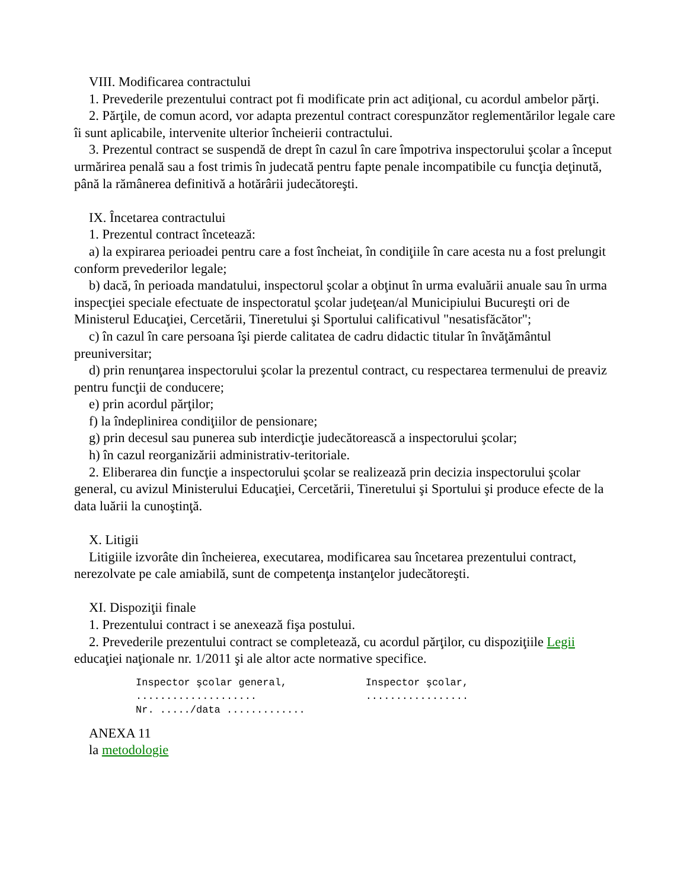VIII. Modificarea contractului
1. Prevederile prezentului contract pot fi modificate prin act adiţional, cu acordul ambelor părţi.
2. Părţile, de comun acord, vor adapta prezentul contract corespunzător reglementărilor legale care îi sunt aplicabile, intervenite ulterior încheierii contractului.
3. Prezentul contract se suspendă de drept în cazul în care împotriva inspectorului şcolar a început urmărirea penală sau a fost trimis în judecată pentru fapte penale incompatibile cu funcţia deţinută, până la rămânerea definitivă a hotărârii judecătoreşti.
IX. Încetarea contractului
1. Prezentul contract încetează:
a) la expirarea perioadei pentru care a fost încheiat, în condiţiile în care acesta nu a fost prelungit conform prevederilor legale;
b) dacă, în perioada mandatului, inspectorul şcolar a obţinut în urma evaluării anuale sau în urma inspecţiei speciale efectuate de inspectoratul şcolar judeţean/al Municipiului Bucureşti ori de Ministerul Educaţiei, Cercetării, Tineretului şi Sportului calificativul "nesatisfăcător";
c) în cazul în care persoana îşi pierde calitatea de cadru didactic titular în învăţământul preuniversitar;
d) prin renunţarea inspectorului şcolar la prezentul contract, cu respectarea termenului de preaviz pentru funcţii de conducere;
e) prin acordul părţilor;
f) la îndeplinirea condiţiilor de pensionare;
g) prin decesul sau punerea sub interdicţie judecătorească a inspectorului şcolar;
h) în cazul reorganizării administrativ-teritoriale.
2. Eliberarea din funcţie a inspectorului şcolar se realizează prin decizia inspectorului şcolar general, cu avizul Ministerului Educaţiei, Cercetării, Tineretului şi Sportului şi produce efecte de la data luării la cunoştinţă.
X. Litigii
Litigiile izvorâte din încheierea, executarea, modificarea sau încetarea prezentului contract, nerezolvate pe cale amiabilă, sunt de competenţa instanţelor judecătoreşti.
XI. Dispoziţii finale
1. Prezentului contract i se anexează fişa postului.
2. Prevederile prezentului contract se completează, cu acordul părţilor, cu dispoziţiile Legii educaţiei naţionale nr. 1/2011 şi ale altor acte normative specifice.
Inspector şcolar general,             Inspector şcolar,
....................                  .................
Nr. ...../data .............
ANEXA 11
la metodologie